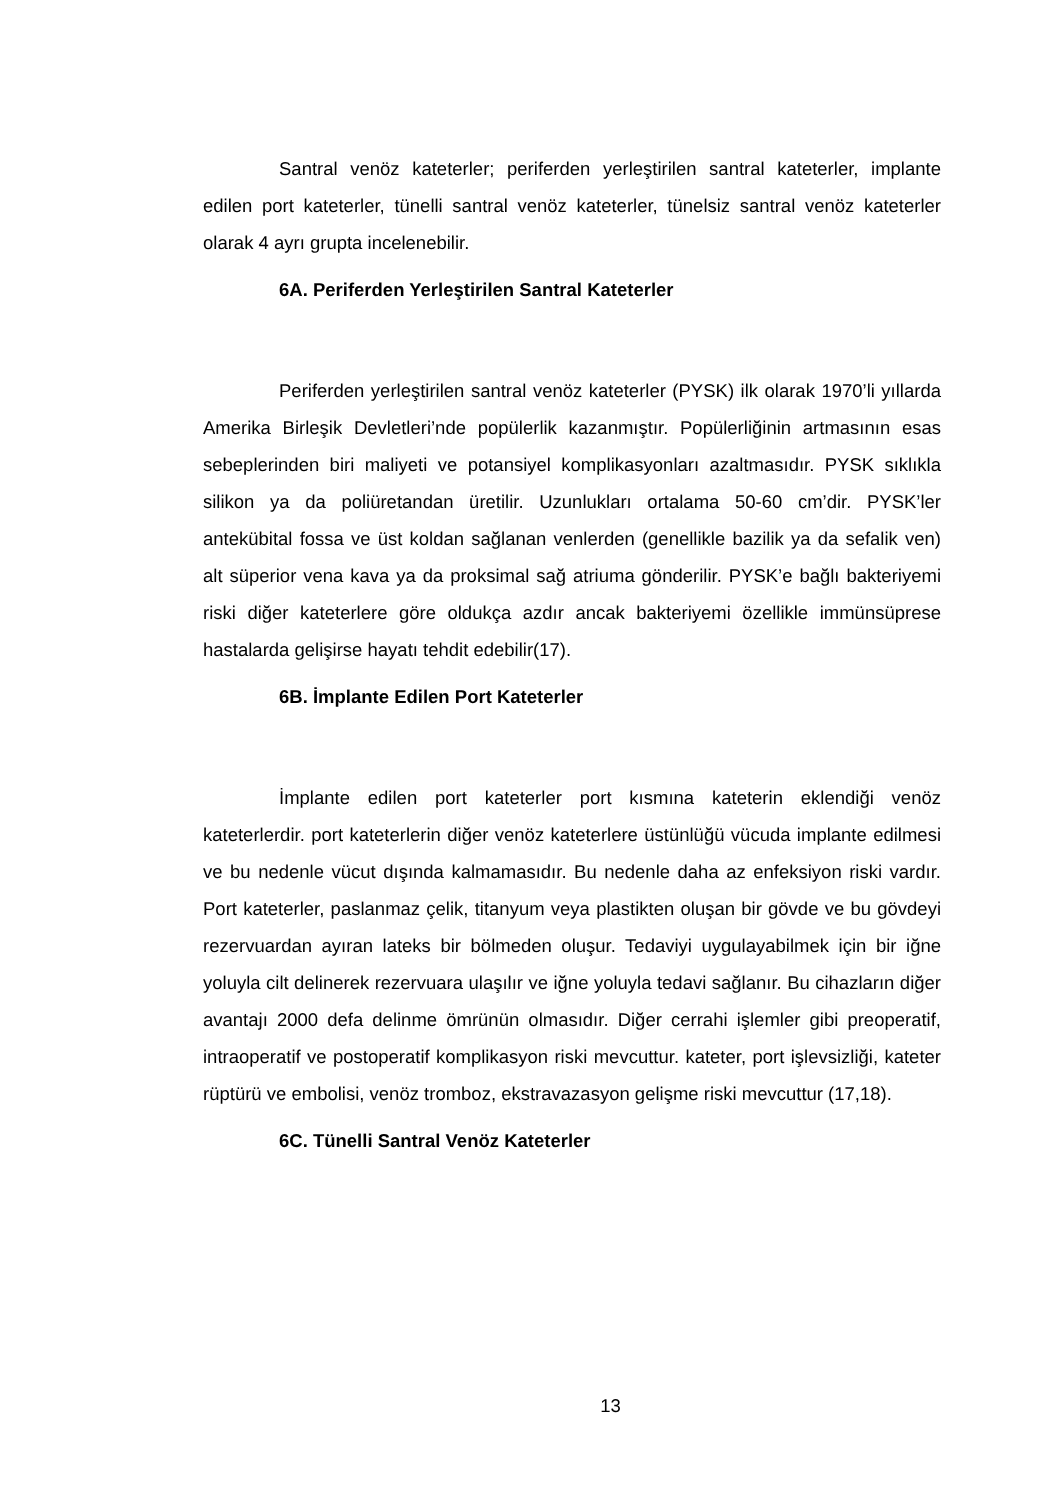Santral venöz kateterler; periferden yerleştirilen santral kateterler, implante edilen port kateterler, tünelli santral venöz kateterler, tünelsiz santral venöz kateterler olarak 4 ayrı grupta incelenebilir.
6A. Periferden Yerleştirilen Santral Kateterler
Periferden yerleştirilen santral venöz kateterler (PYSK) ilk olarak 1970’li yıllarda Amerika Birleşik Devletleri’nde popülerlik kazanmıştır. Popülerliğinin artmasının esas sebeplerinden biri maliyeti ve potansiyel komplikasyonları azaltmasıdır. PYSK sıklıkla silikon ya da poliüretandan üretilir. Uzunlukları ortalama 50-60 cm’dir. PYSK’ler antekübital fossa ve üst koldan sağlanan venlerden (genellikle bazilik ya da sefalik ven) alt süperior vena kava ya da proksimal sağ atriuma gönderilir. PYSK’e bağlı bakteriyemi riski diğer kateterlere göre oldukça azdır ancak bakteriyemi özellikle immünsüprese hastalarda gelişirse hayatı tehdit edebilir(17).
6B. İmplante Edilen Port Kateterler
İmplante edilen port kateterler port kısmına kateterin eklendiği venöz kateterlerdir. port kateterlerin diğer venöz kateterlere üstünlüğü vücuda implante edilmesi ve bu nedenle vücut dışında kalmamasıdır. Bu nedenle daha az enfeksiyon riski vardır. Port kateterler, paslanmaz çelik, titanyum veya plastikten oluşan bir gövde ve bu gövdeyi rezervuardan ayıran lateks bir bölmeden oluşur. Tedaviyi uygulayabilmek için bir iğne yoluyla cilt delinerek rezervuara ulaşılır ve iğne yoluyla tedavi sağlanır. Bu cihazların diğer avantajı 2000 defa delinme ömrünün olmasıdır. Diğer cerrahi işlemler gibi preoperatif, intraoperatif ve postoperatif komplikasyon riski mevcuttur. kateter, port işlevsizliği, kateter rüptürü ve embolisi, venöz tromboz, ekstravazasyon gelişme riski mevcuttur (17,18).
6C. Tünelli Santral Venöz Kateterler
13